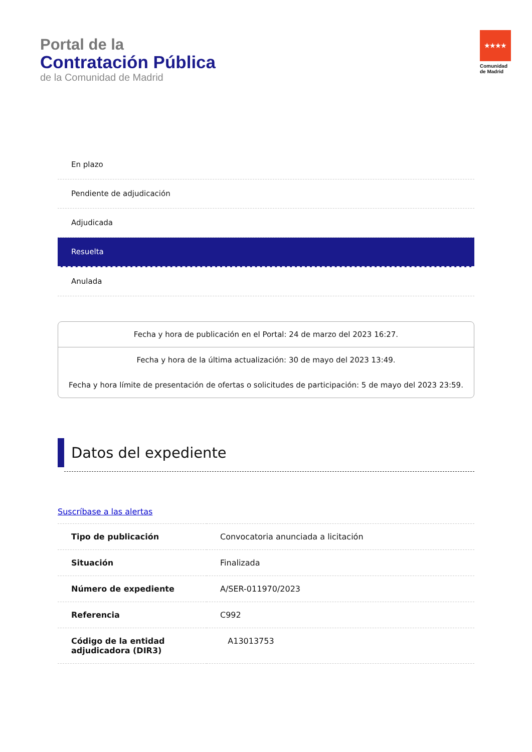Portal de la
Contratación Pública
de la Comunidad de Madrid
★★★★
Comunidad
de Madrid
En plazo
Pendiente de adjudicación
Adjudicada
Resuelta
Anulada
Fecha y hora de publicación en el Portal: 24 de marzo del 2023 16:27.
Fecha y hora de la última actualización: 30 de mayo del 2023 13:49.
Fecha y hora límite de presentación de ofertas o solicitudes de participación: 5 de mayo del 2023 23:59.
Datos del expediente
Suscríbase a las alertas
| Tipo de publicación | Convocatoria anunciada a licitación |
| Situación | Finalizada |
| Número de expediente | A/SER-011970/2023 |
| Referencia | C992 |
| Código de la entidad adjudicadora (DIR3) | A13013753 |